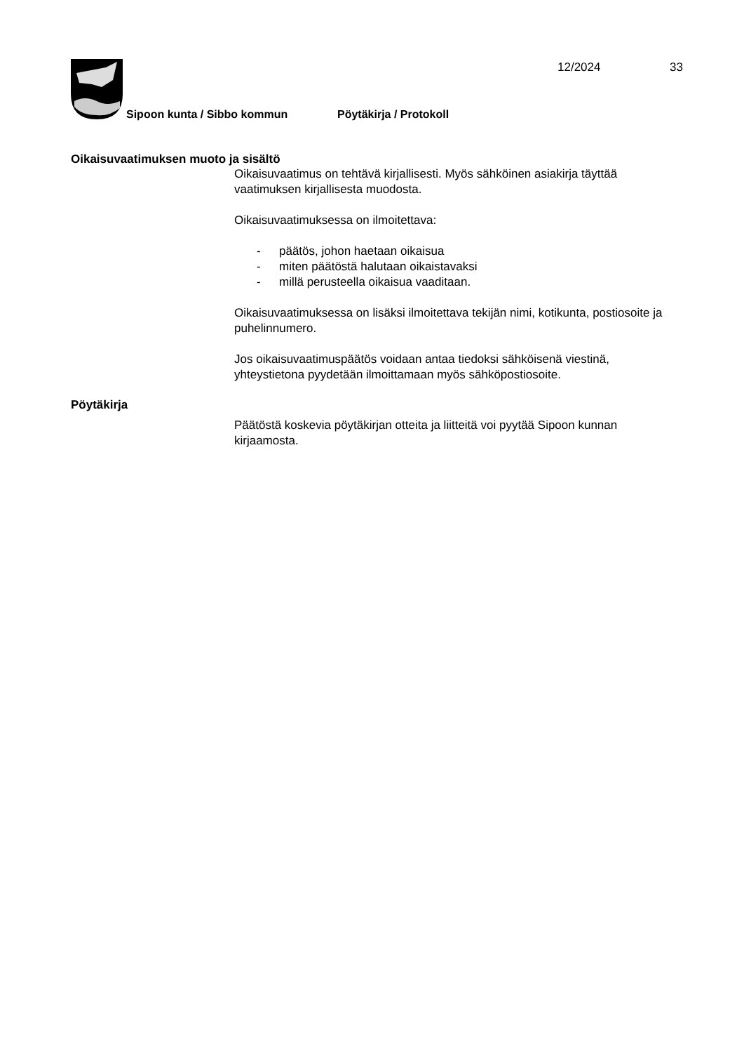12/2024 33
Sipoon kunta / Sibbo kommun Pöytäkirja / Protokoll
Oikaisuvaatimuksen muoto ja sisältö
Oikaisuvaatimus on tehtävä kirjallisesti. Myös sähköinen asiakirja täyttää vaatimuksen kirjallisesta muodosta.
Oikaisuvaatimuksessa on ilmoitettava:
- päätös, johon haetaan oikaisua
- miten päätöstä halutaan oikaistavaksi
- millä perusteella oikaisua vaaditaan.
Oikaisuvaatimuksessa on lisäksi ilmoitettava tekijän nimi, kotikunta, postiosoite ja puhelinnumero.
Jos oikaisuvaatimuspäätös voidaan antaa tiedoksi sähköisenä viestinä, yhteystietona pyydetään ilmoittamaan myös sähköpostiosoite.
Pöytäkirja
Päätöstä koskevia pöytäkirjan otteita ja liitteitä voi pyytää Sipoon kunnan kirjaamosta.